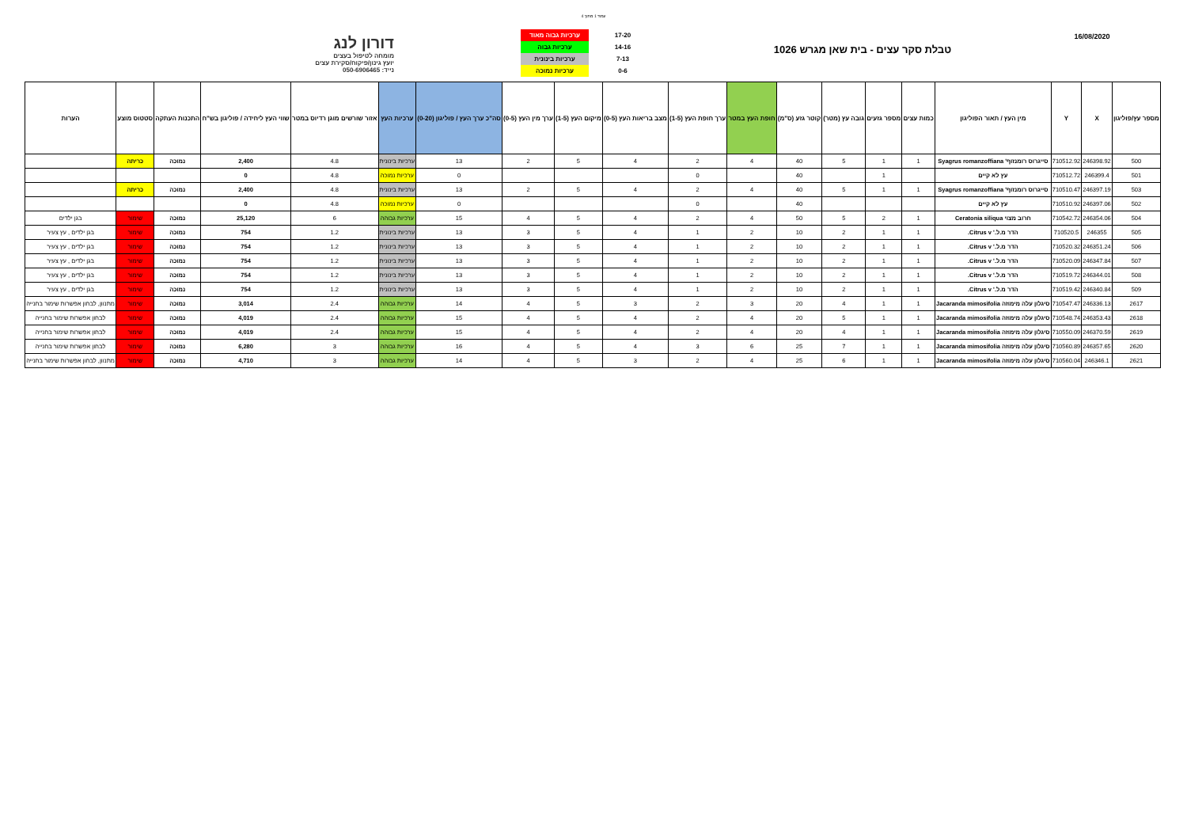עמוד 1 מתוך 4
16/08/2020
טבלת סקר עצים - בית שאן מגרש 1026
| 17-20 | ערכיות גבוה מאוד |
| 14-16 | ערכיות גבוה |
| 7-13 | ערכיות בינונית |
| 0-6 | ערכיות נמוכה |
דורון לנג
מומחה לטיפול בעצים
יועץ גינון/פיקוח/סקירת עצים
נייד: 050-6906465
| מספר עץ/פוליגון | X | Y | מין העץ / תאור הפוליגון | כמות עצים | מספר גזעים | גובה עץ (מטר) | קוטר גזע (ס"מ) | חופת העץ במטר | ערך חופת העץ (1-5) | מצב בריאות העץ (0-5) | מיקום העץ (1-5) | ערך מין העץ (0-5) | סה"כ ערך העץ / פוליגון (0-20) | ערכיות העץ | אזור שורשים מוגן רדיוס במטר | שווי העץ ליחידה / פוליגון בש"ח | התכנות העתקה | סטטוס מוצע | הערות |
| --- | --- | --- | --- | --- | --- | --- | --- | --- | --- | --- | --- | --- | --- | --- | --- | --- | --- | --- | --- |
| 500 | 246398.92 | 710512.92 | סייגרוס רומנזוף' Syagrus romanzoffiana | 1 | 1 | 5 | 40 | 4 | 2 | 4 | 5 | 2 | 13 | ערכיות בינונית | 4.8 | 2,400 | נמוכה | כריתה | |
| 501 | 246399.4 | 710512.72 | עץ לא קיים | | 1 | | 40 | | 0 | | | | 0 | ערכיות נמוכה | 4.8 | 0 | | | |
| 503 | 246397.19 | 710510.47 | סייגרוס רומנזוף' Syagrus romanzoffiana | 1 | 1 | 5 | 40 | 4 | 2 | 4 | 5 | 2 | 13 | ערכיות בינונית | 4.8 | 2,400 | נמוכה | כריתה | |
| 502 | 246397.06 | 710510.92 | עץ לא קיים | | | | 40 | | 0 | | | | 0 | ערכיות נמוכה | 4.8 | 0 | | | |
| 504 | 246354.06 | 710542.72 | חרוב מצוי Ceratonia siliqua | 1 | 2 | 5 | 50 | 4 | 2 | 4 | 5 | 4 | 15 | ערכיות גבוהה | 6 | 25,120 | נמוכה | שימור | בגן ילדים |
| 505 | 246355 | 710520.5 | הדר מ.ל.' Citrus v. | 1 | 1 | 2 | 10 | 2 | 1 | 4 | 5 | 3 | 13 | ערכיות בינונית | 1.2 | 754 | נמוכה | שימור | בגן ילדים , עץ צעיר |
| 506 | 246351.24 | 710520.32 | הדר מ.ל.' Citrus v. | 1 | 1 | 2 | 10 | 2 | 1 | 4 | 5 | 3 | 13 | ערכיות בינונית | 1.2 | 754 | נמוכה | שימור | בגן ילדים , עץ צעיר |
| 507 | 246347.84 | 710520.09 | הדר מ.ל.' Citrus v. | 1 | 1 | 2 | 10 | 2 | 1 | 4 | 5 | 3 | 13 | ערכיות בינונית | 1.2 | 754 | נמוכה | שימור | בגן ילדים , עץ צעיר |
| 508 | 246344.01 | 710519.72 | הדר מ.ל.' Citrus v. | 1 | 1 | 2 | 10 | 2 | 1 | 4 | 5 | 3 | 13 | ערכיות בינונית | 1.2 | 754 | נמוכה | שימור | בגן ילדים , עץ צעיר |
| 509 | 246340.84 | 710519.42 | הדר מ.ל.' Citrus v. | 1 | 1 | 2 | 10 | 2 | 1 | 4 | 5 | 3 | 13 | ערכיות בינונית | 1.2 | 754 | נמוכה | שימור | בגן ילדים , עץ צעיר |
| 2617 | 246336.13 | 710547.47 | סיגלון עלה מימוזה Jacaranda mimosifolia | 1 | 1 | 4 | 20 | 3 | 2 | 3 | 5 | 4 | 14 | ערכיות גבוהה | 2.4 | 3,014 | נמוכה | שימור | מתנוון, לבחון אפשרות שימור בחנייה |
| 2618 | 246353.43 | 710548.74 | סיגלון עלה מימוזה Jacaranda mimosifolia | 1 | 1 | 5 | 20 | 4 | 2 | 4 | 5 | 4 | 15 | ערכיות גבוהה | 2.4 | 4,019 | נמוכה | שימור | לבחון אפשרות שימור בחנייה |
| 2619 | 246370.59 | 710550.09 | סיגלון עלה מימוזה Jacaranda mimosifolia | 1 | 1 | 4 | 20 | 4 | 2 | 4 | 5 | 4 | 15 | ערכיות גבוהה | 2.4 | 4,019 | נמוכה | שימור | לבחון אפשרות שימור בחנייה |
| 2620 | 246357.65 | 710560.89 | סיגלון עלה מימוזה Jacaranda mimosifolia | 1 | 1 | 7 | 25 | 6 | 3 | 4 | 5 | 4 | 16 | ערכיות גבוהה | 3 | 6,280 | נמוכה | שימור | לבחון אפשרות שימור בחנייה |
| 2621 | 246346.1 | 710560.04 | סיגלון עלה מימוזה Jacaranda mimosifolia | 1 | 1 | 6 | 25 | 4 | 2 | 3 | 5 | 4 | 14 | ערכיות גבוהה | 3 | 4,710 | נמוכה | שימור | מתנוון, לבחון אפשרות שימור בחנייה |